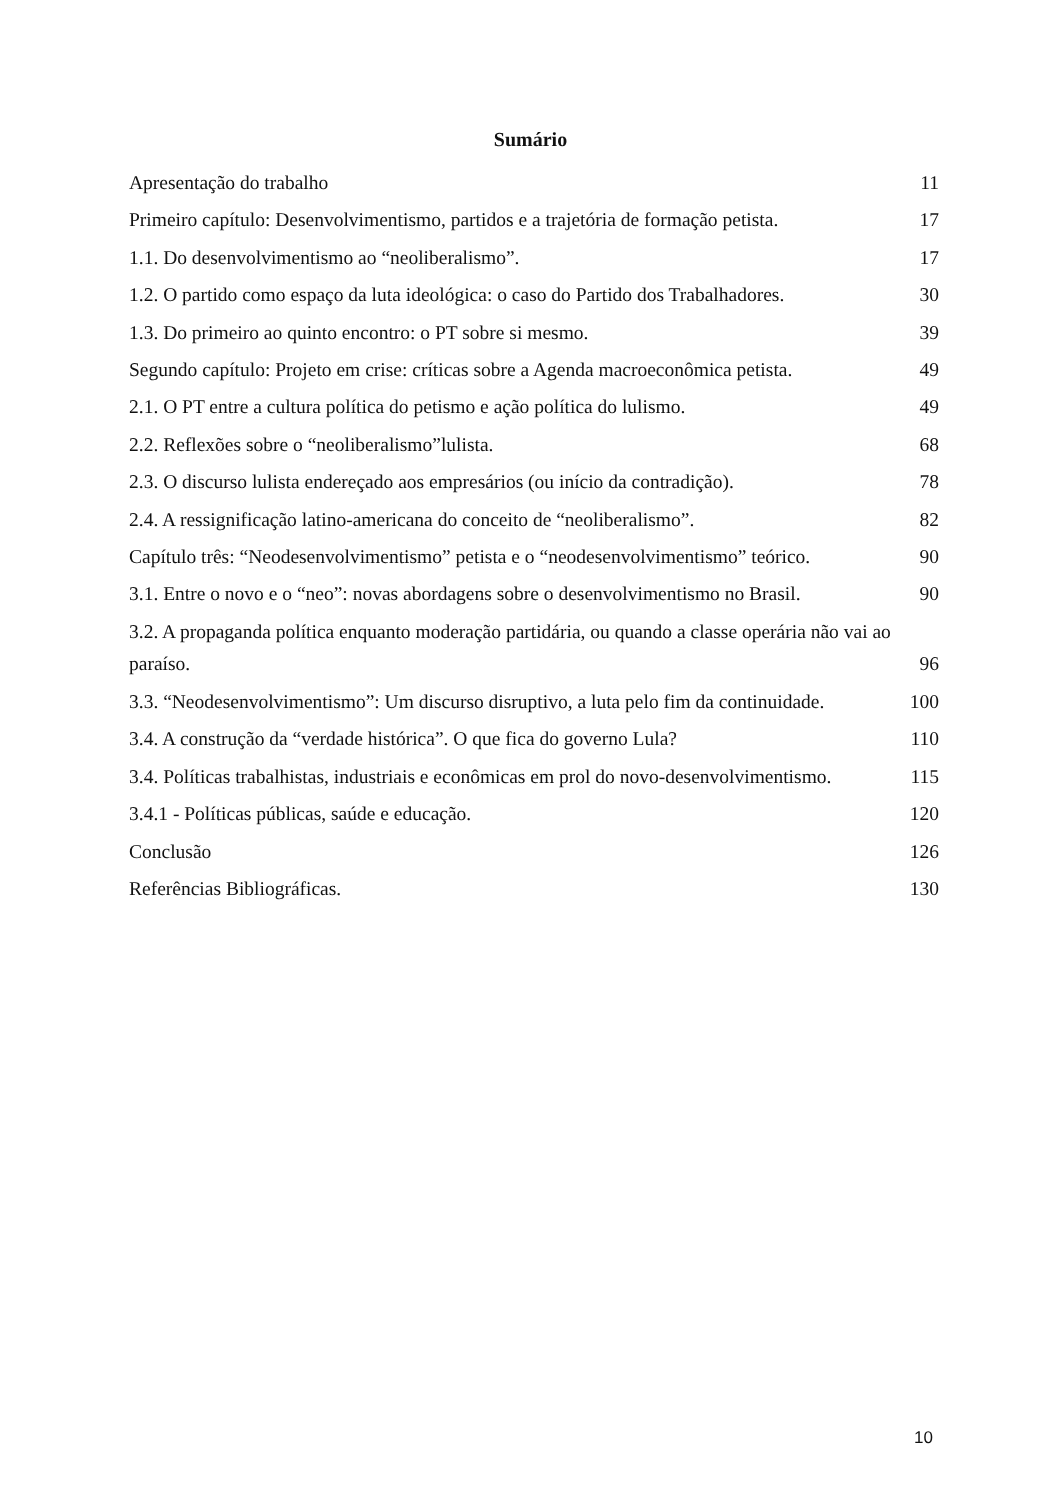Sumário
Apresentação do trabalho 11
Primeiro capítulo: Desenvolvimentismo, partidos e a trajetória de formação petista. 17
1.1. Do desenvolvimentismo ao “neoliberalismo”. 17
1.2. O partido como espaço da luta ideológica: o caso do Partido dos Trabalhadores. 30
1.3. Do primeiro ao quinto encontro: o PT sobre si mesmo. 39
Segundo capítulo: Projeto em crise: críticas sobre a Agenda macroeconômica petista. 49
2.1. O PT entre a cultura política do petismo e ação política do lulismo. 49
2.2. Reflexões sobre o “neoliberalismo”lulista. 68
2.3. O discurso lulista endereçado aos empresários (ou início da contradição). 78
2.4. A ressignificação latino-americana do conceito de “neoliberalismo”. 82
Capítulo três: “Neodesenvolvimentismo” petista e o “neodesenvolvimentismo” teórico. 90
3.1. Entre o novo e o “neo”: novas abordagens sobre o desenvolvimentismo no Brasil. 90
3.2. A propaganda política enquanto moderação partidária, ou quando a classe operária não vai ao paraíso. 96
3.3. “Neodesenvolvimentismo”: Um discurso disruptivo, a luta pelo fim da continuidade. 100
3.4. A construção da “verdade histórica”. O que fica do governo Lula? 110
3.4. Políticas trabalhistas, industriais e econômicas em prol do novo-desenvolvimentismo. 115
3.4.1 - Políticas públicas, saúde e educação. 120
Conclusão 126
Referências Bibliográficas. 130
10